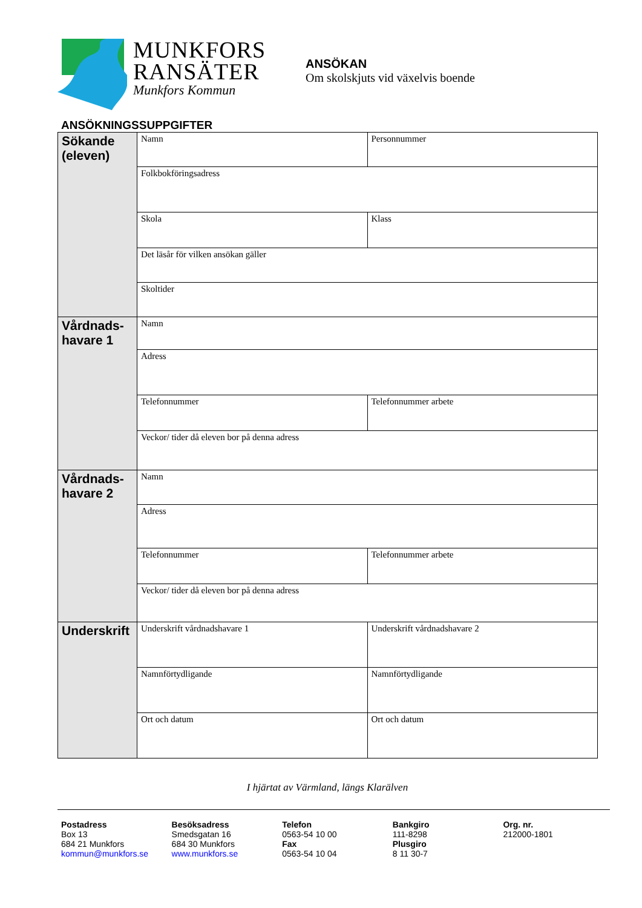MUNKFORS
RANSÄTER
Munkfors Kommun
ANSÖKAN
Om skolskjuts vid växelvis boende
ANSÖKNINGSSUPPGIFTER
| Sökande (eleven) | Namn | | Personnummer |
| | Folkbokföringsadress | | |
| | Skola | | Klass |
| | Det läsår för vilken ansökan gäller | | |
| | Skoltider | | |
| Vårdnads-havare 1 | Namn | | |
| | Adress | | |
| | Telefonnummer | Telefonnummer arbete | |
| | Veckor/ tider då eleven bor på denna adress | | |
| Vårdnads-havare 2 | Namn | | |
| | Adress | | |
| | Telefonnummer | Telefonnummer arbete | |
| | Veckor/ tider då eleven bor på denna adress | | |
| Underskrift | Underskrift vårdnadshavare 1 | Underskrift vårdnadshavare 2 | |
| | Namnförtydligande | Namnförtydligande | |
| | Ort och datum | Ort och datum | |
I hjärtat av Värmland, längs Klarälven
Postadress
Box 13
684 21 Munkfors
kommun@munkfors.se
Besöksadress
Smedsgatan 16
684 30 Munkfors
www.munkfors.se
Telefon
0563-54 10 00
Fax
0563-54 10 04
Bankgiro
111-8298
Plusgiro
8 11 30-7
Org. nr.
212000-1801